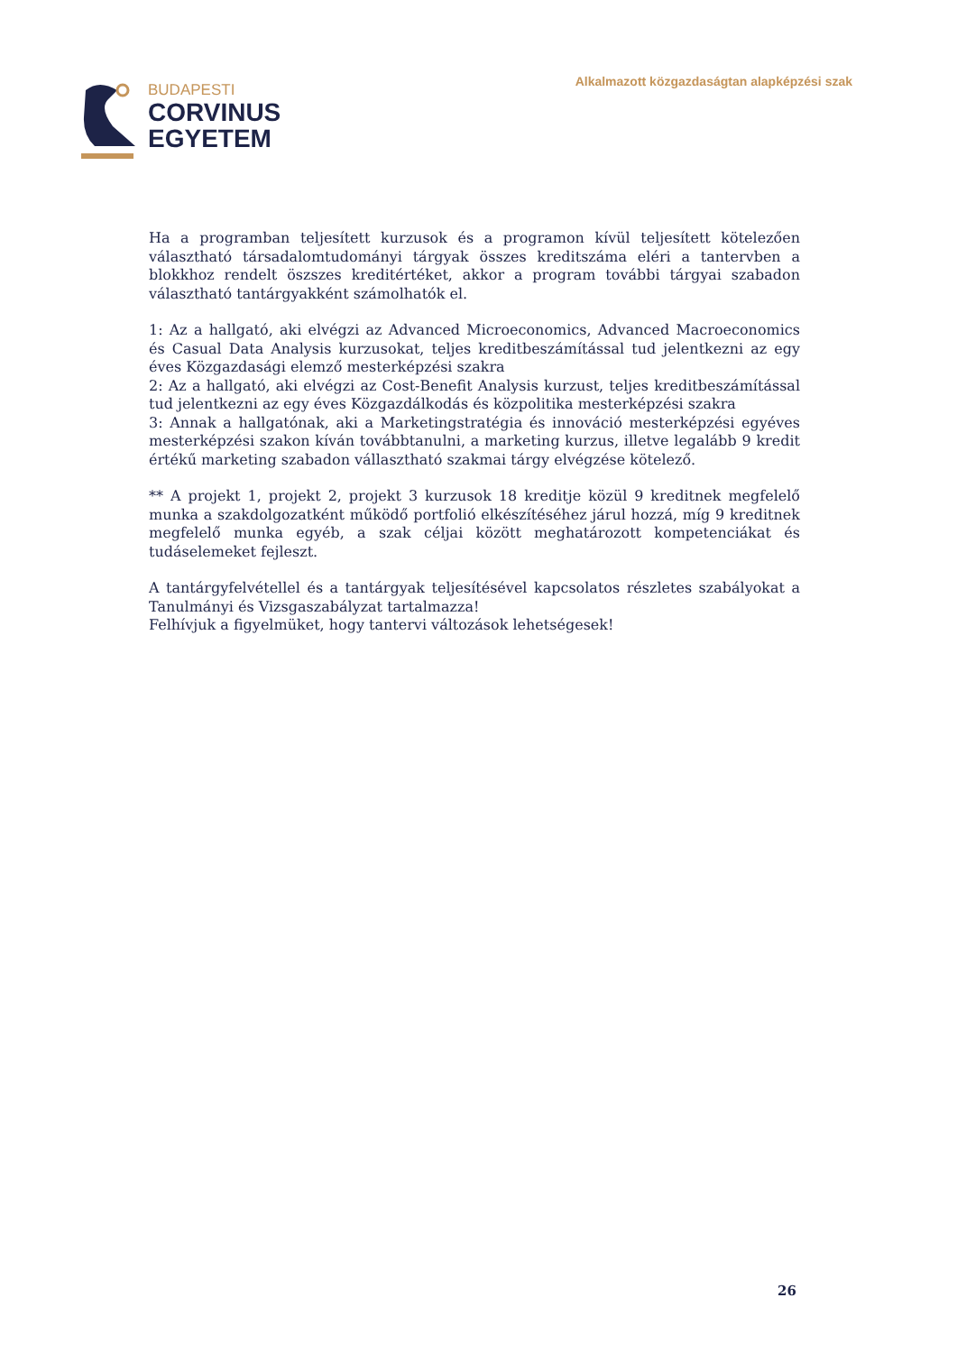BUDAPESTI
CORVINUS
EGYETEM
Alkalmazott közgazdaságtan alapképzési szak
Ha a programban teljesített kurzusok és a programon kívül teljesített kötelezően választható társadalomtudományi tárgyak összes kreditszáma eléri a tantervben a blokkhoz rendelt ösz­szes kreditértéket, akkor a program további tárgyai szabadon választható tantárgyakként szá­molhatók el.
1: Az a hallgató, aki elvégzi az Advanced Microeconomics, Advanced Macroeconomics és Casual Data Analysis kurzusokat, teljes kreditbeszámítással tud jelentkezni az egy éves Köz­gazdasági elemző mesterképzési szakra
2: Az a hallgató, aki elvégzi az Cost-Benefit Analysis kurzust, teljes kreditbeszámítással tud jelentkezni az egy éves Közgazdálkodás és közpolitika mesterképzési szakra
3: Annak a hallgatónak, aki a Marketingstratégia és innováció mesterképzési egyéves mes­terképzési szakon kíván továbbtanulni, a marketing kurzus, illetve legalább 9 kredit értékű marketing szabadon vállasztható szakmai tárgy elvégzése kötelező.
** A projekt 1, projekt 2, projekt 3 kurzusok 18 kreditje közül 9 kreditnek megfelelő munka a szakdolgozatként működő portfolió elkészítéséhez járul hozzá, míg 9 kreditnek megfelelő munka egyéb, a szak céljai között meghatározott kompetenciákat és tudáselemeket fejleszt.
A tantárgyfelvétellel és a tantárgyak teljesítésével kapcsolatos részletes szabályokat a Tanul­mányi és Vizsgaszabályzat tartalmazza!
Felhívjuk a figyelmüket, hogy tantervi változások lehetségesek!
26